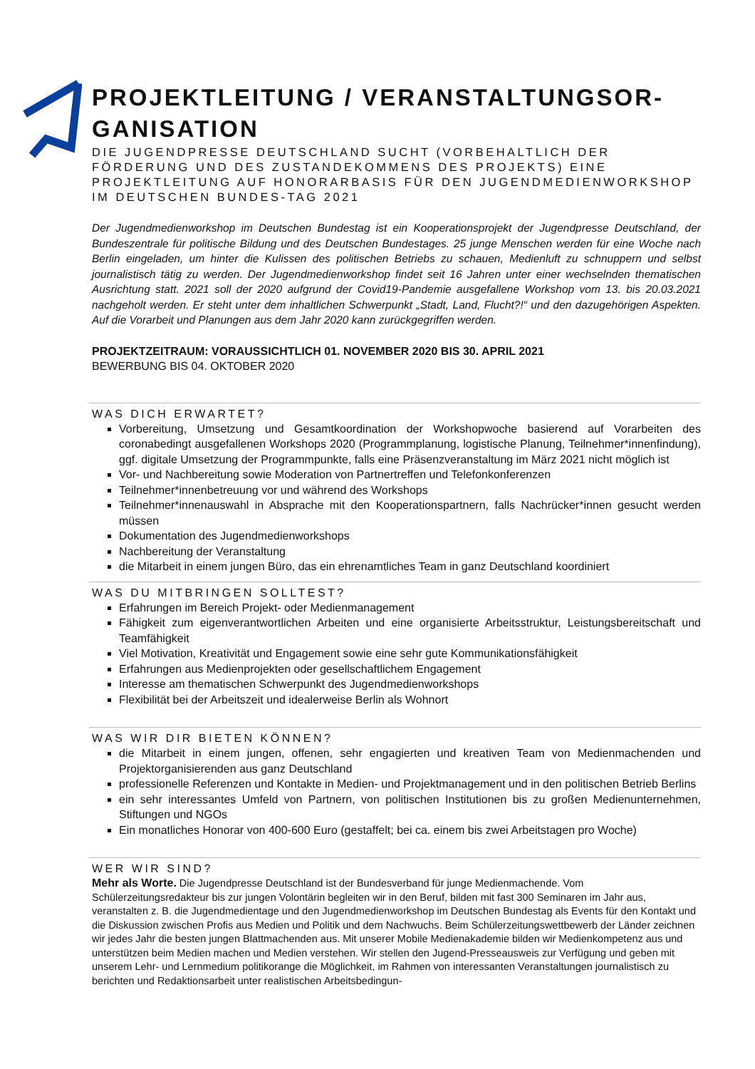PROJEKTLEITUNG / VERANSTALTUNGSOR-GANISATION
DIE JUGENDPRESSE DEUTSCHLAND SUCHT (VORBEHALTLICH DER FÖRDERUNG UND DES ZUSTANDEKOMMENS DES PROJEKTS) EINE PROJEKTLEITUNG AUF HONORARBASIS FÜR DEN JUGENDMEDIENWORKSHOP IM DEUTSCHEN BUNDES-TAG 2021
Der Jugendmedienworkshop im Deutschen Bundestag ist ein Kooperationsprojekt der Jugendpresse Deutschland, der Bundeszentrale für politische Bildung und des Deutschen Bundestages. 25 junge Menschen werden für eine Woche nach Berlin eingeladen, um hinter die Kulissen des politischen Betriebs zu schauen, Medienluft zu schnuppern und selbst journalistisch tätig zu werden. Der Jugendmedienworkshop findet seit 16 Jahren unter einer wechselnden thematischen Ausrichtung statt. 2021 soll der 2020 aufgrund der Covid19-Pandemie ausgefallene Workshop vom 13. bis 20.03.2021 nachgeholt werden. Er steht unter dem inhaltlichen Schwerpunkt „Stadt, Land, Flucht?!“ und den dazugehörigen Aspekten. Auf die Vorarbeit und Planungen aus dem Jahr 2020 kann zurückgegriffen werden.
PROJEKTZEITRAUM: VORAUSSICHTLICH 01. NOVEMBER 2020 BIS 30. APRIL 2021
BEWERBUNG BIS 04. OKTOBER 2020
WAS DICH ERWARTET?
Vorbereitung, Umsetzung und Gesamtkoordination der Workshopwoche basierend auf Vorarbeiten des coronabedingt ausgefallenen Workshops 2020 (Programmplanung, logistische Planung, Teilnehmer*innenfindung), ggf. digitale Umsetzung der Programmpunkte, falls eine Präsenzveranstaltung im März 2021 nicht möglich ist
Vor- und Nachbereitung sowie Moderation von Partnertreffen und Telefonkonferenzen
Teilnehmer*innenbetreuung vor und während des Workshops
Teilnehmer*innenauswahl in Absprache mit den Kooperationspartnern, falls Nachrücker*innen gesucht werden müssen
Dokumentation des Jugendmedienworkshops
Nachbereitung der Veranstaltung
die Mitarbeit in einem jungen Büro, das ein ehrenamtliches Team in ganz Deutschland koordiniert
WAS DU MITBRINGEN SOLLTEST?
Erfahrungen im Bereich Projekt- oder Medienmanagement
Fähigkeit zum eigenverantwortlichen Arbeiten und eine organisierte Arbeitsstruktur, Leistungsbereitschaft und Teamfähigkeit
Viel Motivation, Kreativität und Engagement sowie eine sehr gute Kommunikationsfähigkeit
Erfahrungen aus Medienprojekten oder gesellschaftlichem Engagement
Interesse am thematischen Schwerpunkt des Jugendmedienworkshops
Flexibilität bei der Arbeitszeit und idealerweise Berlin als Wohnort
WAS WIR DIR BIETEN KÖNNEN?
die Mitarbeit in einem jungen, offenen, sehr engagierten und kreativen Team von Medienmachenden und Projektorganisierenden aus ganz Deutschland
professionelle Referenzen und Kontakte in Medien- und Projektmanagement und in den politischen Betrieb Berlins
ein sehr interessantes Umfeld von Partnern, von politischen Institutionen bis zu großen Medienunternehmen, Stiftungen und NGOs
Ein monatliches Honorar von 400-600 Euro (gestaffelt; bei ca. einem bis zwei Arbeitstagen pro Woche)
WER WIR SIND?
Mehr als Worte. Die Jugendpresse Deutschland ist der Bundesverband für junge Medienmachende. Vom Schülerzeitungsredakteur bis zur jungen Volontärin begleiten wir in den Beruf, bilden mit fast 300 Seminaren im Jahr aus, veranstalten z. B. die Jugendmedientage und den Jugendmedienworkshop im Deutschen Bundestag als Events für den Kontakt und die Diskussion zwischen Profis aus Medien und Politik und dem Nachwuchs. Beim Schülerzeitungswettbewerb der Länder zeichnen wir jedes Jahr die besten jungen Blattmachenden aus. Mit unserer Mobile Medienakademie bilden wir Medienkompetenz aus und unterstützen beim Medien machen und Medien verstehen. Wir stellen den Jugend-Presseausweis zur Verfügung und geben mit unserem Lehr- und Lernmedium politikorange die Möglichkeit, im Rahmen von interessanten Veranstaltungen journalistisch zu berichten und Redaktionsarbeit unter realistischen Arbeitsbedingun-